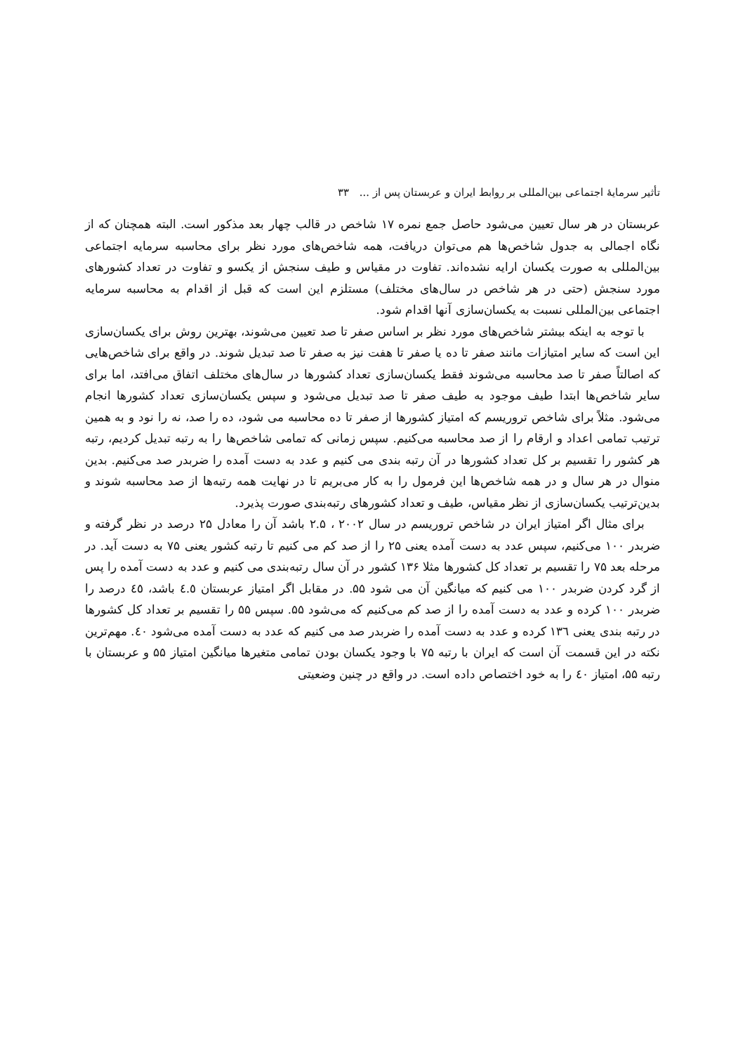تأثیر سرمایهٔ اجتماعی بین‌المللی بر روابط ایران و عربستان پس از ... ۳۳
عربستان در هر سال تعیین می‌شود حاصل جمع نمره ۱۷ شاخص در قالب چهار بعد مذکور است. البته همچنان که از نگاه اجمالی به جدول شاخص‌ها هم می‌توان دریافت، همه شاخص‌های مورد نظر برای محاسبه سرمایه اجتماعی بین‌المللی به صورت یکسان ارایه نشده‌اند. تفاوت در مقیاس و طیف سنجش از یکسو و تفاوت در تعداد کشورهای مورد سنجش (حتی در هر شاخص در سال‌های مختلف) مستلزم این است که قبل از اقدام به محاسبه سرمایه اجتماعی بین‌المللی نسبت به یکسان‌سازی آنها اقدام شود.
با توجه به اینکه بیشتر شاخص‌های مورد نظر بر اساس صفر تا صد تعیین می‌شوند، بهترین روش برای یکسان‌سازی این است که سایر امتیازات مانند صفر تا ده یا صفر تا هفت نیز به صفر تا صد تبدیل شوند. در واقع برای شاخص‌هایی که اصالتاً صفر تا صد محاسبه می‌شوند فقط یکسان‌سازی تعداد کشورها در سال‌های مختلف اتفاق می‌افتد، اما برای سایر شاخص‌ها ابتدا طیف موجود به طیف صفر تا صد تبدیل می‌شود و سپس یکسان‌سازی تعداد کشورها انجام می‌شود. مثلاً برای شاخص تروریسم که امتیاز کشورها از صفر تا ده محاسبه می شود، ده را صد، نه را نود و به همین ترتیب تمامی اعداد و ارقام را از صد محاسبه می‌کنیم. سپس زمانی که تمامی شاخص‌ها را به رتبه تبدیل کردیم، رتبه هر کشور را تقسیم بر کل تعداد کشورها در آن رتبه بندی می کنیم و عدد به دست آمده را ضربدر صد می‌کنیم. بدین منوال در هر سال و در همه شاخص‌ها این فرمول را به کار می‌بریم تا در نهایت همه رتبه‌ها از صد محاسبه شوند و بدین‌ترتیب یکسان‌سازی از نظر مقیاس، طیف و تعداد کشورهای رتبه‌بندی صورت پذیرد.
برای مثال اگر امتیاز ایران در شاخص تروریسم در سال ۲۰۰۲ ، ۲.۵ باشد آن را معادل ۲۵ درصد در نظر گرفته و ضربدر ۱۰۰ می‌کنیم، سپس عدد به دست آمده یعنی ۲۵ را از صد کم می کنیم تا رتبه کشور یعنی ۷۵ به دست آید. در مرحله بعد ۷۵ را تقسیم بر تعداد کل کشورها مثلا ۱۳۶ کشور در آن سال رتبه‌بندی می کنیم و عدد به دست آمده را پس از گرد کردن ضربدر ۱۰۰ می کنیم که میانگین آن می شود ۵۵. در مقابل اگر امتیاز عربستان ٤.٥ باشد، ٤٥ درصد را ضربدر ۱۰۰ کرده و عدد به دست آمده را از صد کم می‌کنیم که می‌شود ۵۵. سپس ۵۵ را تقسیم بر تعداد کل کشورها در رتبه بندی یعنی ۱۳٦ کرده و عدد به دست آمده را ضربدر صد می کنیم که عدد به دست آمده می‌شود ٤۰. مهم‌ترین نکته در این قسمت آن است که ایران با رتبه ۷۵ با وجود یکسان بودن تمامی متغیرها میانگین امتیاز ۵۵ و عربستان با رتبه ۵۵، امتیاز ٤۰ را به خود اختصاص داده است. در واقع در چنین وضعیتی